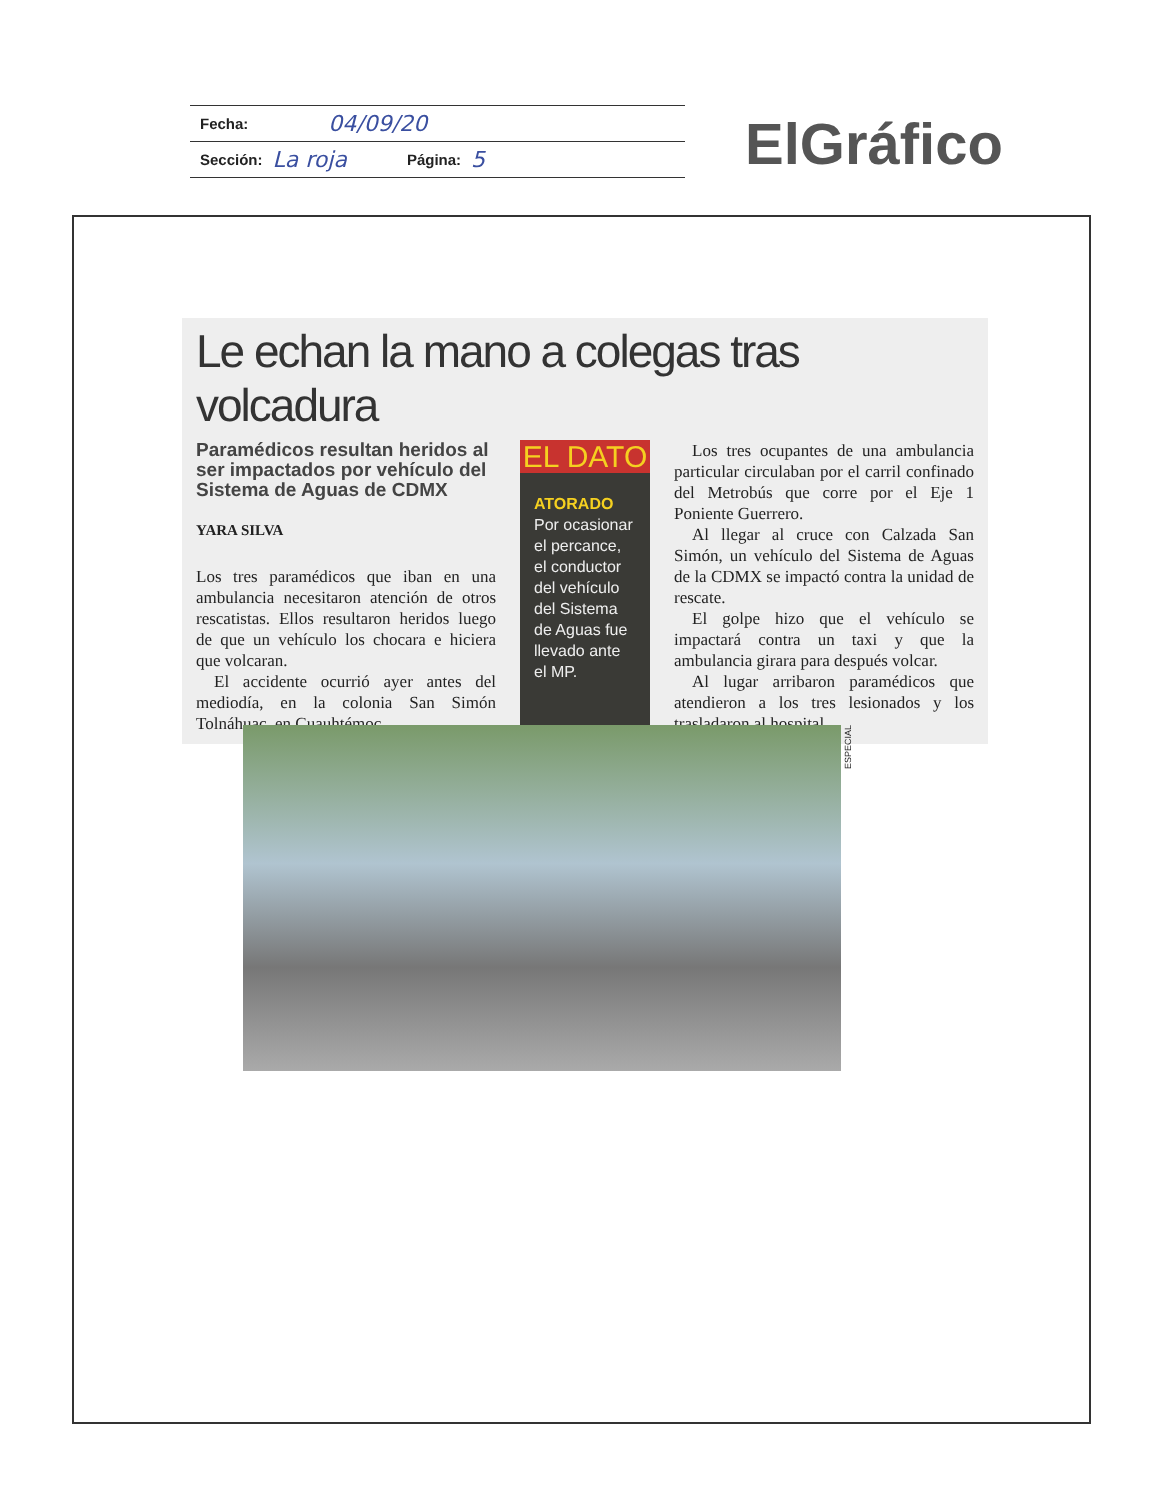Fecha: 04/09/20
Sección: La roja Página: 5
ElGráfico
Le echan la mano a colegas tras volcadura
Paramédicos resultan heridos al ser impactados por vehículo del Sistema de Aguas de CDMX
YARA SILVA
Los tres paramédicos que iban en una ambulancia necesitaron atención de otros rescatistas. Ellos resultaron heridos luego de que un vehículo los chocara e hiciera que volcaran.
El accidente ocurrió ayer antes del mediodía, en la colonia San Simón Tolnáhuac, en Cuauhtémoc.
EL DATO
ATORADO
Por ocasionar el percance, el conductor del vehículo del Sistema de Aguas fue llevado ante el MP.
Los tres ocupantes de una ambulancia particular circulaban por el carril confinado del Metrobús que corre por el Eje 1 Poniente Guerrero.
Al llegar al cruce con Calzada San Simón, un vehículo del Sistema de Aguas de la CDMX se impactó contra la unidad de rescate.
El golpe hizo que el vehículo se impactará contra un taxi y que la ambulancia girara para después volcar.
Al lugar arribaron paramédicos que atendieron a los tres lesionados y los trasladaron al hospital.
ESPECIAL